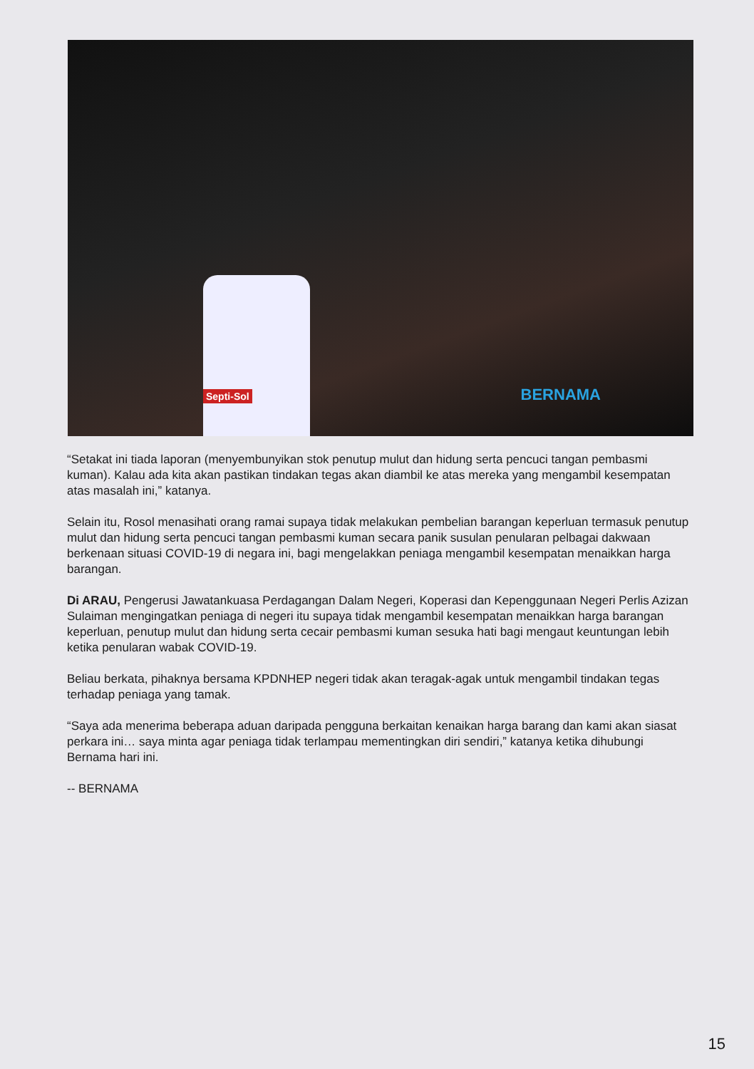Septi-Sol
BERNAMA
“Setakat ini tiada laporan (menyembunyikan stok penutup mulut dan hidung serta pencuci tangan pembasmi kuman). Kalau ada kita akan pastikan tindakan tegas akan diambil ke atas mereka yang mengambil kesempatan atas masalah ini,” katanya.
Selain itu, Rosol menasihati orang ramai supaya tidak melakukan pembelian barangan keperluan termasuk penutup mulut dan hidung serta pencuci tangan pembasmi kuman secara panik susulan penularan pelbagai dakwaan berkenaan situasi COVID-19 di negara ini, bagi mengelakkan peniaga mengambil kesempatan menaikkan harga barangan.
Di ARAU, Pengerusi Jawatankuasa Perdagangan Dalam Negeri, Koperasi dan Kepenggunaan Negeri Perlis Azizan Sulaiman mengingatkan peniaga di negeri itu supaya tidak mengambil kesempatan menaikkan harga barangan keperluan, penutup mulut dan hidung serta cecair pembasmi kuman sesuka hati bagi mengaut keuntungan lebih ketika penularan wabak COVID-19.
Beliau berkata, pihaknya bersama KPDNHEP negeri tidak akan teragak-agak untuk mengambil tindakan tegas terhadap peniaga yang tamak.
“Saya ada menerima beberapa aduan daripada pengguna berkaitan kenaikan harga barang dan kami akan siasat perkara ini… saya minta agar peniaga tidak terlampau mementingkan diri sendiri,” katanya ketika dihubungi Bernama hari ini.
-- BERNAMA
15